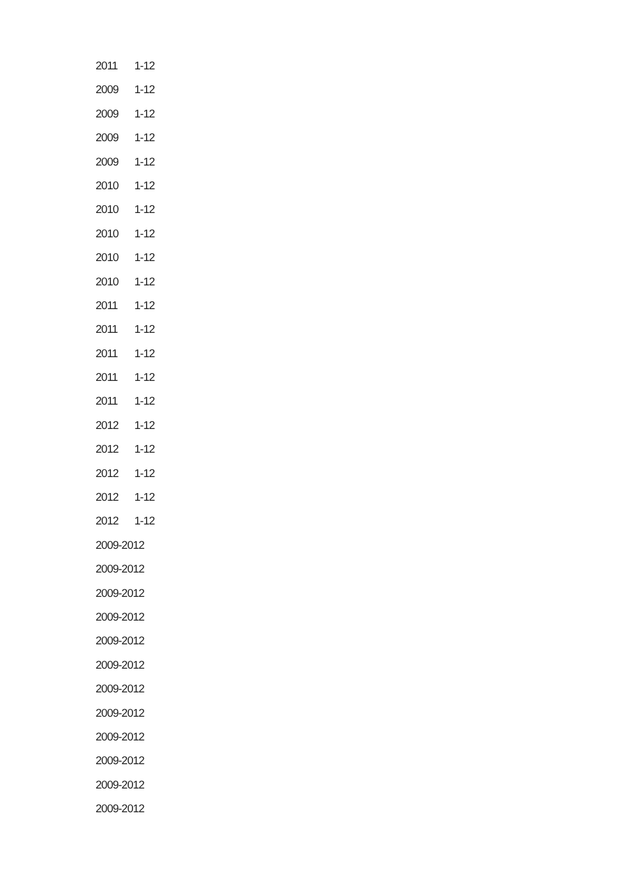2011 1-12
2009 1-12
2009 1-12
2009 1-12
2009 1-12
2010 1-12
2010 1-12
2010 1-12
2010 1-12
2010 1-12
2011 1-12
2011 1-12
2011 1-12
2011 1-12
2011 1-12
2012 1-12
2012 1-12
2012 1-12
2012 1-12
2012 1-12
2009-2012
2009-2012
2009-2012
2009-2012
2009-2012
2009-2012
2009-2012
2009-2012
2009-2012
2009-2012
2009-2012
2009-2012